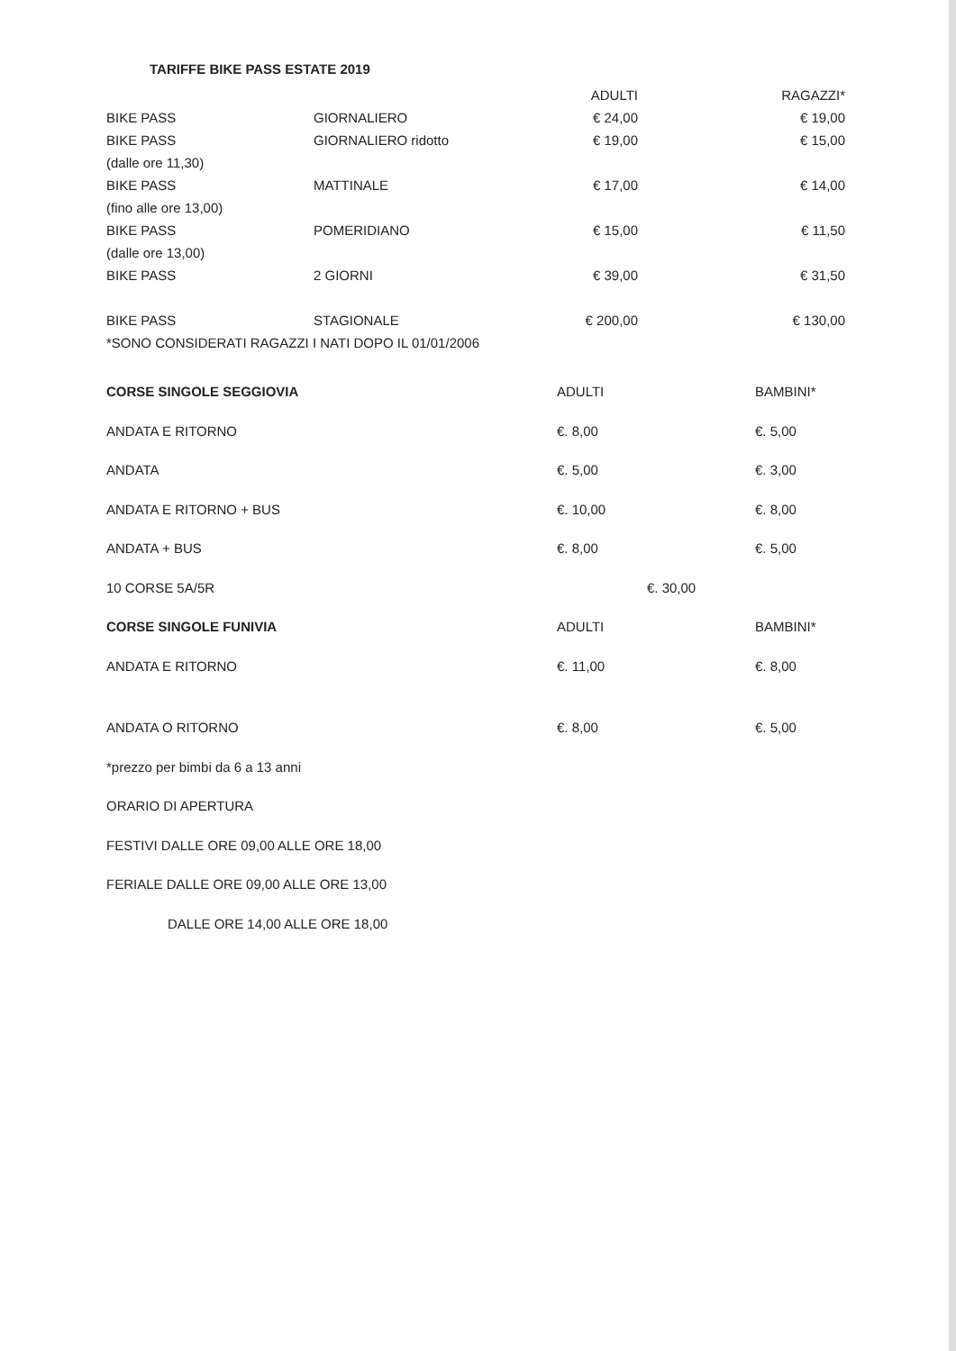TARIFFE BIKE PASS ESTATE 2019
| | | ADULTI | RAGAZZI* |
| --- | --- | --- | --- |
| BIKE PASS | GIORNALIERO | € 24,00 | € 19,00 |
| BIKE PASS | GIORNALIERO ridotto | € 19,00 | € 15,00 |
| (dalle ore 11,30) | | | |
| BIKE PASS | MATTINALE | € 17,00 | € 14,00 |
| (fino alle ore 13,00) | | | |
| BIKE PASS | POMERIDIANO | € 15,00 | € 11,50 |
| (dalle ore 13,00) | | | |
| BIKE PASS | 2 GIORNI | € 39,00 | € 31,50 |
| BIKE PASS | STAGIONALE | € 200,00 | € 130,00 |
| *SONO CONSIDERATI RAGAZZI I NATI DOPO IL 01/01/2006 | | | |
| CORSE SINGOLE SEGGIOVIA | ADULTI | | BAMBINI* |
| --- | --- | --- | --- |
| ANDATA E RITORNO | €. 8,00 | | €. 5,00 |
| ANDATA | €. 5,00 | | €. 3,00 |
| ANDATA E RITORNO + BUS | €. 10,00 | | €. 8,00 |
| ANDATA + BUS | €. 8,00 | | €. 5,00 |
| 10 CORSE 5A/5R | | €. 30,00 | |
| CORSE SINGOLE FUNIVIA | ADULTI | | BAMBINI* |
| ANDATA E RITORNO | €. 11,00 | | €. 8,00 |
| ANDATA O RITORNO | €. 8,00 | | €. 5,00 |
*prezzo per bimbi da 6 a 13 anni
ORARIO DI APERTURA
FESTIVI DALLE ORE 09,00 ALLE ORE 18,00
FERIALE DALLE ORE 09,00 ALLE ORE 13,00
DALLE ORE 14,00 ALLE ORE 18,00